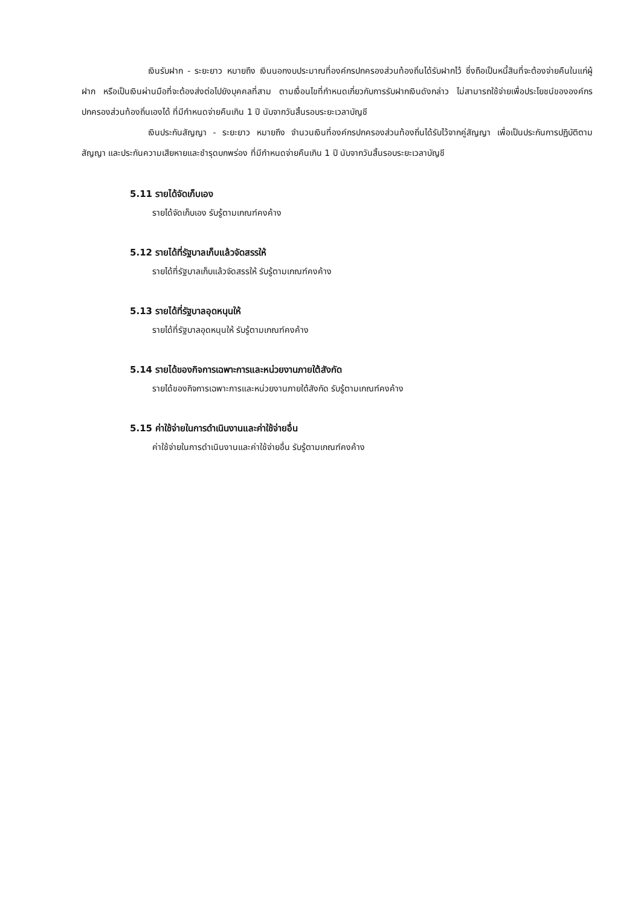เงินรับฝาก - ระยะยาว หมายถึง เงินนอกงบประมาณที่องค์กรปกครองส่วนท้องถิ่นได้รับฝากไว้ ซึ่งถือเป็นหนี้สินที่จะต้องจ่ายคืนในแก่ผู้ฝาก หรือเป็นเงินผ่านมือที่จะต้องส่งต่อไปยังบุคคลที่สาม ตามเงื่อนไขที่กำหนดเกี่ยวกับการรับฝากเงินดังกล่าว ไม่สามารถใช้จ่ายเพื่อประโยชน์ขององค์กรปกครองส่วนท้องถิ่นเองได้ ที่มีกำหนดจ่ายคืนเกิน 1 ปี นับจากวันสิ้นรอบระยะเวลาบัญชี
เงินประกันสัญญา - ระยะยาว หมายถึง จำนวนเงินที่องค์กรปกครองส่วนท้องถิ่นได้รับไว้จากคู่สัญญา เพื่อเป็นประกันการปฏิบัติตามสัญญา และประกันความเสียหายและชำรุดบกพร่อง ที่มีกำหนดจ่ายคืนเกิน 1 ปี นับจากวันสิ้นรอบระยะเวลาบัญชี
5.11 รายได้จัดเก็บเอง
รายได้จัดเก็บเอง รับรู้ตามเกณฑ์คงค้าง
5.12 รายได้ที่รัฐบาลเก็บแล้วจัดสรรให้
รายได้ที่รัฐบาลเก็บแล้วจัดสรรให้ รับรู้ตามเกณฑ์คงค้าง
5.13 รายได้ที่รัฐบาลอุดหนุนให้
รายได้ที่รัฐบาลอุดหนุนให้ รับรู้ตามเกณฑ์คงค้าง
5.14 รายได้ของกิจการเฉพาะการและหน่วยงานภายใต้สังกัด
รายได้ของกิจการเฉพาะการและหน่วยงานภายใต้สังกัด รับรู้ตามเกณฑ์คงค้าง
5.15 ค่าใช้จ่ายในการดำเนินงานและค่าใช้จ่ายอื่น
ค่าใช้จ่ายในการดำเนินงานและค่าใช้จ่ายอื่น รับรู้ตามเกณฑ์คงค้าง